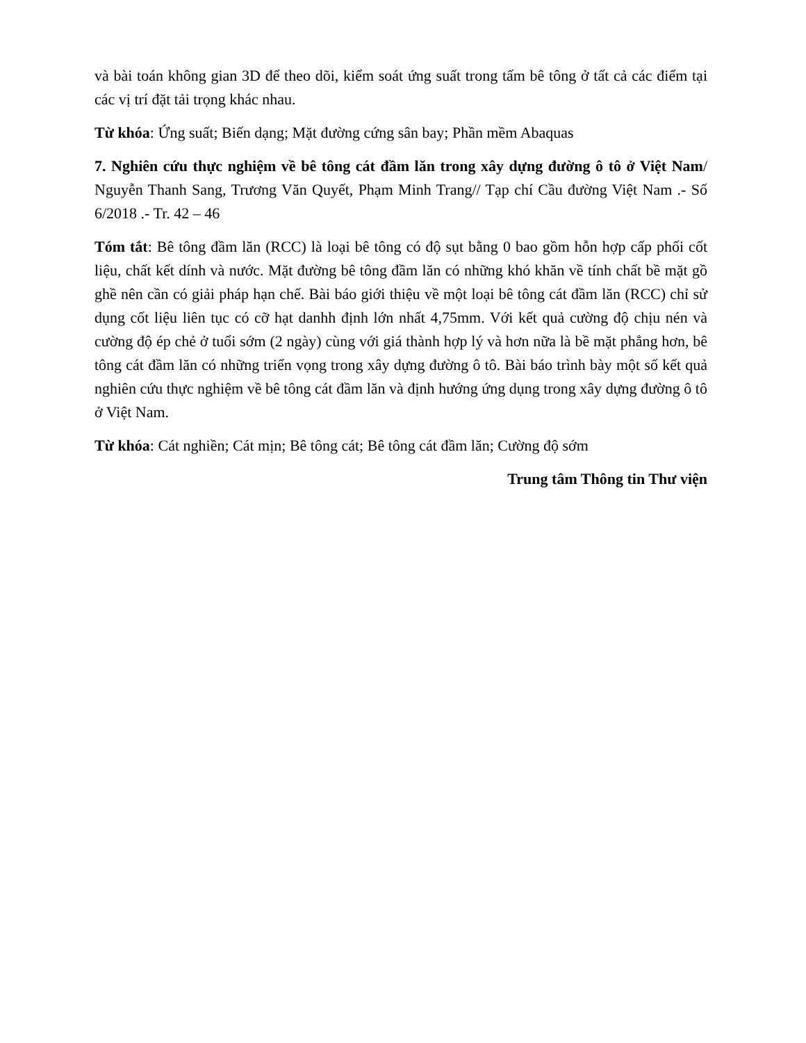và bài toán không gian 3D để theo dõi, kiểm soát ứng suất trong tấm bê tông ở tất cả các điểm tại các vị trí đặt tải trọng khác nhau.
Từ khóa: Ứng suất; Biến dạng; Mặt đường cứng sân bay; Phần mềm Abaquas
7. Nghiên cứu thực nghiệm về bê tông cát đầm lăn trong xây dựng đường ô tô ở Việt Nam/ Nguyễn Thanh Sang, Trương Văn Quyết, Phạm Minh Trang// Tạp chí Cầu đường Việt Nam .- Số 6/2018 .- Tr. 42 – 46
Tóm tắt: Bê tông đầm lăn (RCC) là loại bê tông có độ sụt bằng 0 bao gồm hỗn hợp cấp phối cốt liệu, chất kết dính và nước. Mặt đường bê tông đầm lăn có những khó khăn về tính chất bề mặt gồ ghề nên cần có giải pháp hạn chế. Bài báo giới thiệu về một loại bê tông cát đầm lăn (RCC) chỉ sử dụng cốt liệu liên tục có cỡ hạt danhh định lớn nhất 4,75mm. Với kết quả cường độ chịu nén và cường độ ép chẻ ở tuổi sớm (2 ngày) cùng với giá thành hợp lý và hơn nữa là bề mặt phẳng hơn, bê tông cát đầm lăn có những triển vọng trong xây dựng đường ô tô. Bài báo trình bày một số kết quả nghiên cứu thực nghiệm về bê tông cát đầm lăn và định hướng ứng dụng trong xây dựng đường ô tô ở Việt Nam.
Từ khóa: Cát nghiền; Cát mịn; Bê tông cát; Bê tông cát đầm lăn; Cường độ sớm
Trung tâm Thông tin Thư viện